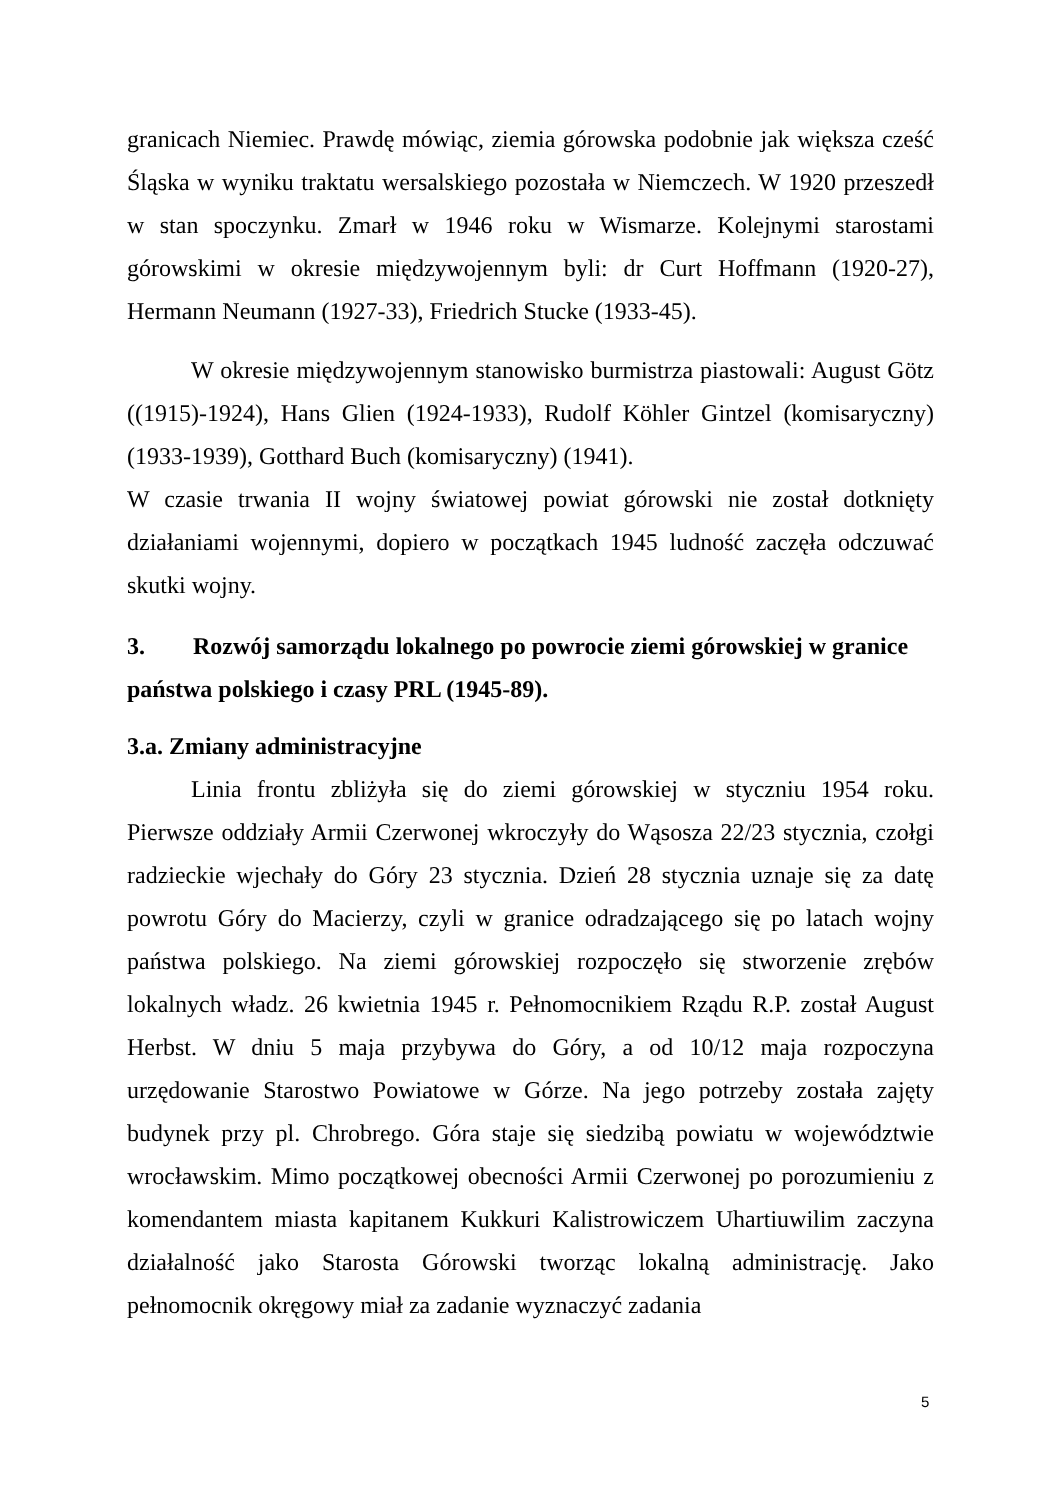granicach Niemiec. Prawdę mówiąc, ziemia górowska podobnie jak większa cześć Śląska w wyniku traktatu wersalskiego pozostała w Niemczech. W 1920 przeszedł w stan spoczynku. Zmarł w 1946 roku w Wismarze. Kolejnymi starostami górowskimi w okresie międzywojennym byli: dr Curt Hoffmann (1920-27), Hermann Neumann (1927-33), Friedrich Stucke (1933-45).
W okresie międzywojennym stanowisko burmistrza piastowali: August Götz ((1915)-1924), Hans Glien (1924-1933), Rudolf Köhler Gintzel (komisaryczny) (1933-1939), Gotthard Buch (komisaryczny) (1941).
W czasie trwania II wojny światowej powiat górowski nie został dotknięty działaniami wojennymi, dopiero w początkach 1945 ludność zaczęła odczuwać skutki wojny.
3. Rozwój samorządu lokalnego po powrocie ziemi górowskiej w granice państwa polskiego i czasy PRL (1945-89).
3.a. Zmiany administracyjne
Linia frontu zbliżyła się do ziemi górowskiej w styczniu 1954 roku. Pierwsze oddziały Armii Czerwonej wkroczyły do Wąsosza 22/23 stycznia, czołgi radzieckie wjechały do Góry 23 stycznia. Dzień 28 stycznia uznaje się za datę powrotu Góry do Macierzy, czyli w granice odradzającego się po latach wojny państwa polskiego. Na ziemi górowskiej rozpoczęło się stworzenie zrębów lokalnych władz. 26 kwietnia 1945 r. Pełnomocnikiem Rządu R.P. został August Herbst. W dniu 5 maja przybywa do Góry, a od 10/12 maja rozpoczyna urzędowanie Starostwo Powiatowe w Górze. Na jego potrzeby została zajęty budynek przy pl. Chrobrego. Góra staje się siedzibą powiatu w województwie wrocławskim. Mimo początkowej obecności Armii Czerwonej po porozumieniu z komendantem miasta kapitanem Kukkuri Kalistrowiczem Uhartiuwilim zaczyna działalność jako Starosta Górowski tworząc lokalną administrację. Jako pełnomocnik okręgowy miał za zadanie wyznaczyć zadania
5